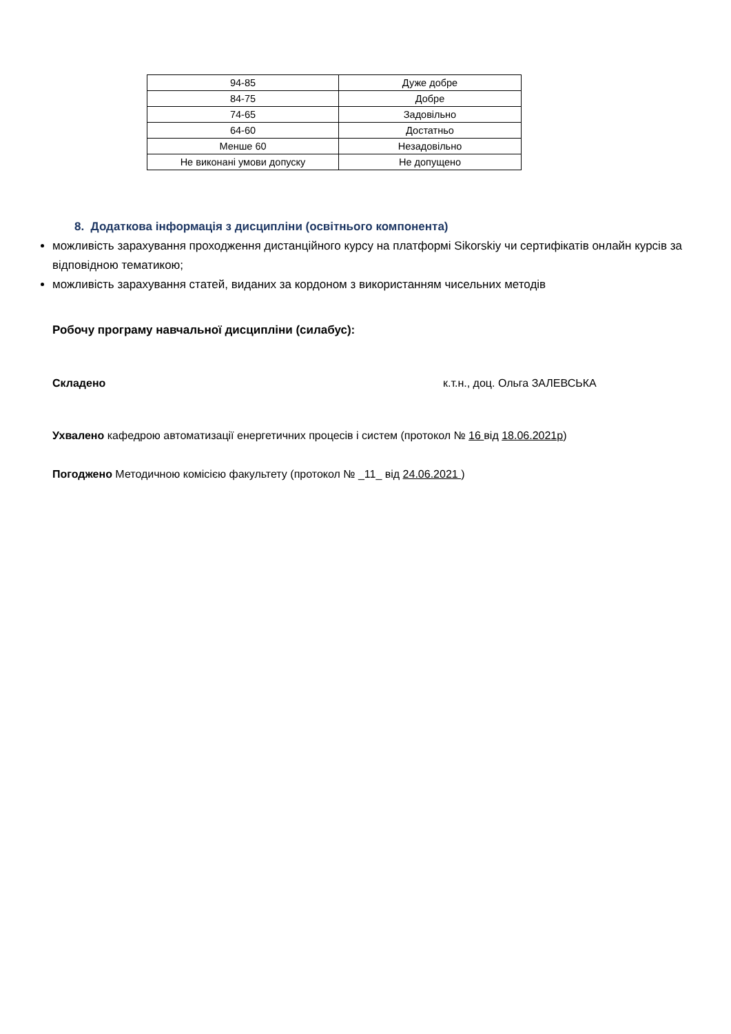| 94-85 | Дуже добре |
| 84-75 | Добре |
| 74-65 | Задовільно |
| 64-60 | Достатньо |
| Менше 60 | Незадовільно |
| Не виконані умови допуску | Не допущено |
8. Додаткова інформація з дисципліни (освітнього компонента)
можливість зарахування проходження дистанційного курсу на платформі Sikorskiy чи сертифікатів онлайн курсів за відповідною тематикою;
можливість зарахування статей, виданих за кордоном з використанням чисельних методів
Робочу програму навчальної дисципліни (силабус):
Складено к.т.н., доц. Ольга ЗАЛЕВСЬКА
Ухвалено кафедрою автоматизації енергетичних процесів і систем (протокол № 16 від 18.06.2021р)
Погоджено Методичною комісією факультету (протокол № _11_ від 24.06.2021 )